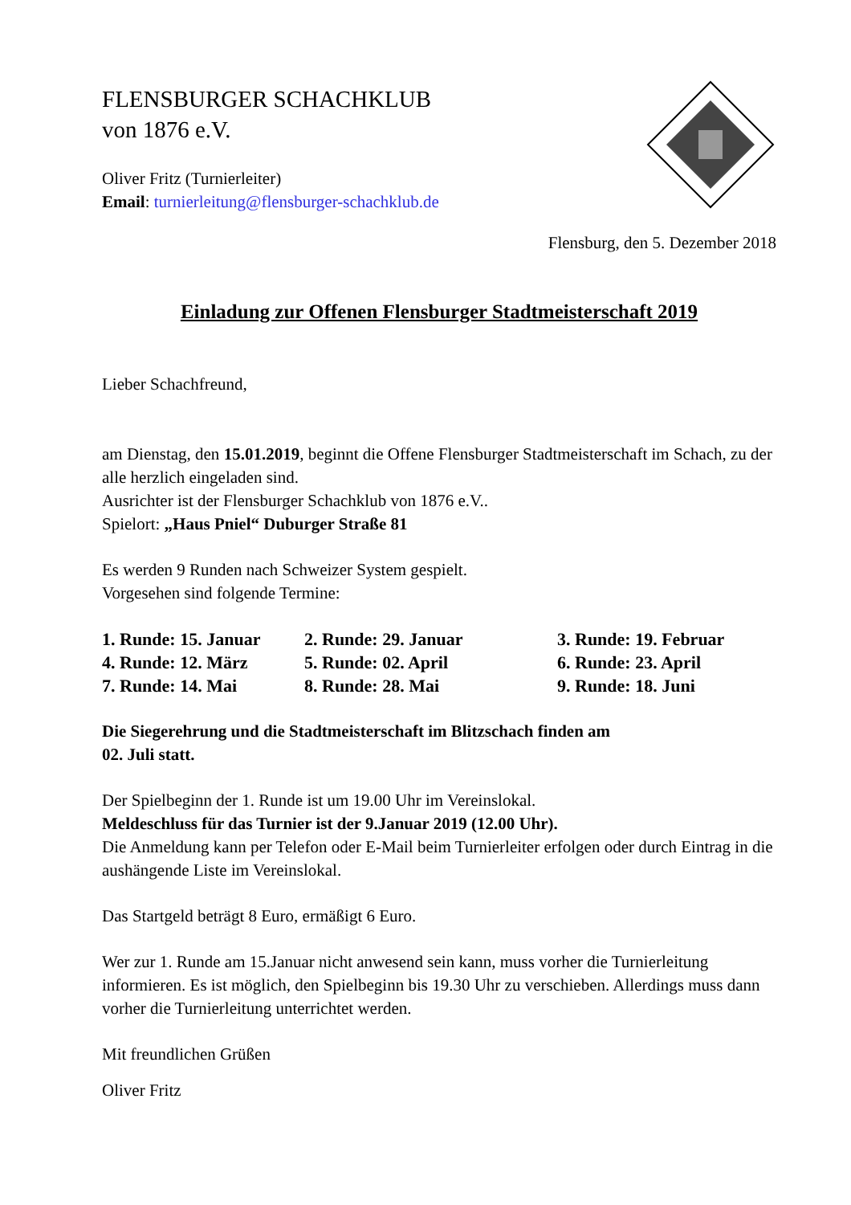FLENSBURGER SCHACHKLUB
von 1876 e.V.
Oliver Fritz (Turnierleiter)
Email: turnierleitung@flensburger-schachklub.de
Flensburg, den 5. Dezember 2018
Einladung zur Offenen Flensburger Stadtmeisterschaft 2019
Lieber Schachfreund,
am Dienstag, den 15.01.2019, beginnt die Offene Flensburger Stadtmeisterschaft im Schach, zu der alle herzlich eingeladen sind.
Ausrichter ist der Flensburger Schachklub von 1876 e.V..
Spielort: „Haus Pniel“ Duburger Straße 81
Es werden 9 Runden nach Schweizer System gespielt.
Vorgesehen sind folgende Termine:
| 1. Runde: 15. Januar | 2. Runde: 29. Januar | 3. Runde: 19. Februar |
| 4. Runde: 12. März | 5. Runde: 02. April | 6. Runde: 23. April |
| 7. Runde: 14. Mai | 8. Runde: 28. Mai | 9. Runde: 18. Juni |
Die Siegerehrung und die Stadtmeisterschaft im Blitzschach finden am
02. Juli statt.
Der Spielbeginn der 1. Runde ist um 19.00 Uhr im Vereinslokal.
Meldeschluss für das Turnier ist der 9.Januar 2019 (12.00 Uhr).
Die Anmeldung kann per Telefon oder E-Mail beim Turnierleiter erfolgen oder durch Eintrag in die aushängende Liste im Vereinslokal.
Das Startgeld beträgt 8 Euro, ermäßigt 6 Euro.
Wer zur 1. Runde am 15.Januar nicht anwesend sein kann, muss vorher die Turnierleitung informieren. Es ist möglich, den Spielbeginn bis 19.30 Uhr zu verschieben. Allerdings muss dann vorher die Turnierleitung unterrichtet werden.
Mit freundlichen Grüßen
Oliver Fritz